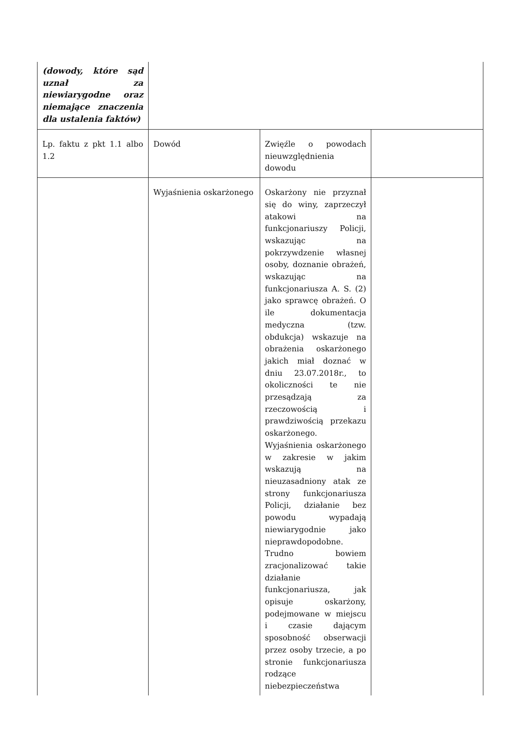| (dowody, które sąd uznał za niewiarygodne oraz niemające znaczenia dla ustalenia faktów) | | | |
| Lp. faktu z pkt 1.1 albo 1.2 | Dowód | Zwięźle o powodach nieuwzględnienia dowodu | |
| | Wyjaśnienia oskarżonego | Oskarżony nie przyznał się do winy, zaprzeczył atakowi na funkcjonariuszy Policji, wskazując na pokrzywdzenie własnej osoby, doznanie obrażeń, wskazując na funkcjonariusza A. S. (2) jako sprawcę obrażeń. O ile dokumentacja medyczna (tzw. obdukcja) wskazuje na obrażenia oskarżonego jakich miał doznać w dniu 23.07.2018r., to okoliczności te nie przesądzają za rzeczowością i prawdziwością przekazu oskarżonego. Wyjaśnienia oskarżonego w zakresie w jakim wskazują na nieuzasadniony atak ze strony funkcjonariusza Policji, działanie bez powodu wypadają niewiarygodnie jako nieprawdopodobne. Trudno bowiem zracjonalizować takie działanie funkcjonariusza, jak opisuje oskarżony, podejmowane w miejscu i czasie dającym sposobność obserwacji przez osoby trzecie, a po stronie funkcjonariusza rodzące niebezpieczeństwa | |